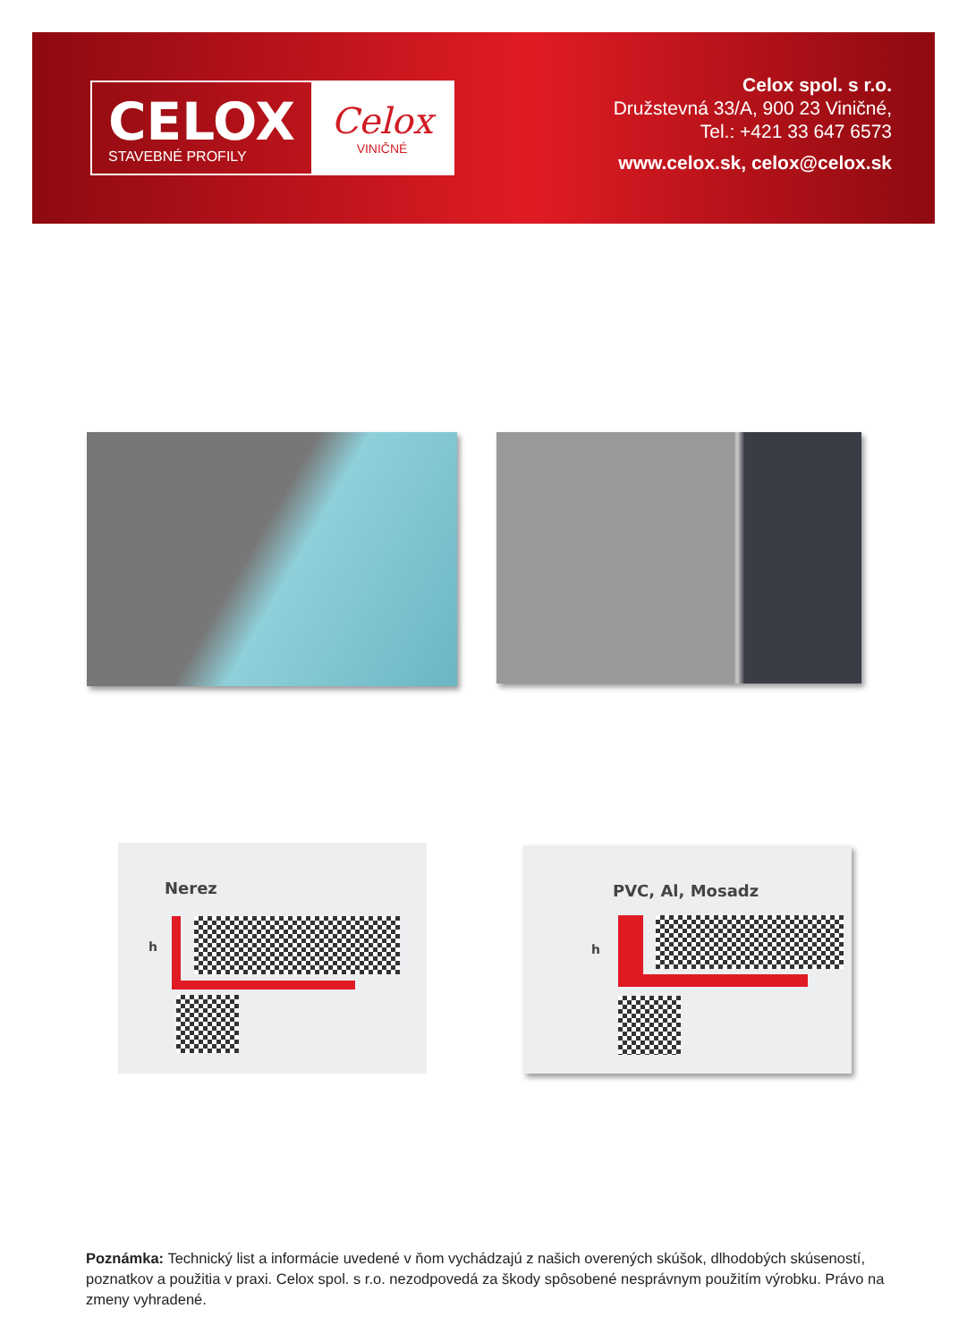CELOX
STAVEBNÉ PROFILY
Celox
VINIČNÉ
Celox spol. s r.o.
Družstevná 33/A, 900 23 Viničné,
Tel.: +421 33 647 6573
www.celox.sk, celox@celox.sk
Nerez
h
PVC, Al, Mosadz
h
Poznámka: Technický list a informácie uvedené v ňom vychádzajú z našich overených skúšok, dlhodobých skúseností, poznatkov a použitia v praxi. Celox spol. s r.o. nezodpovedá za škody spôsobené nesprávnym použitím výrobku. Právo na zmeny vyhradené.